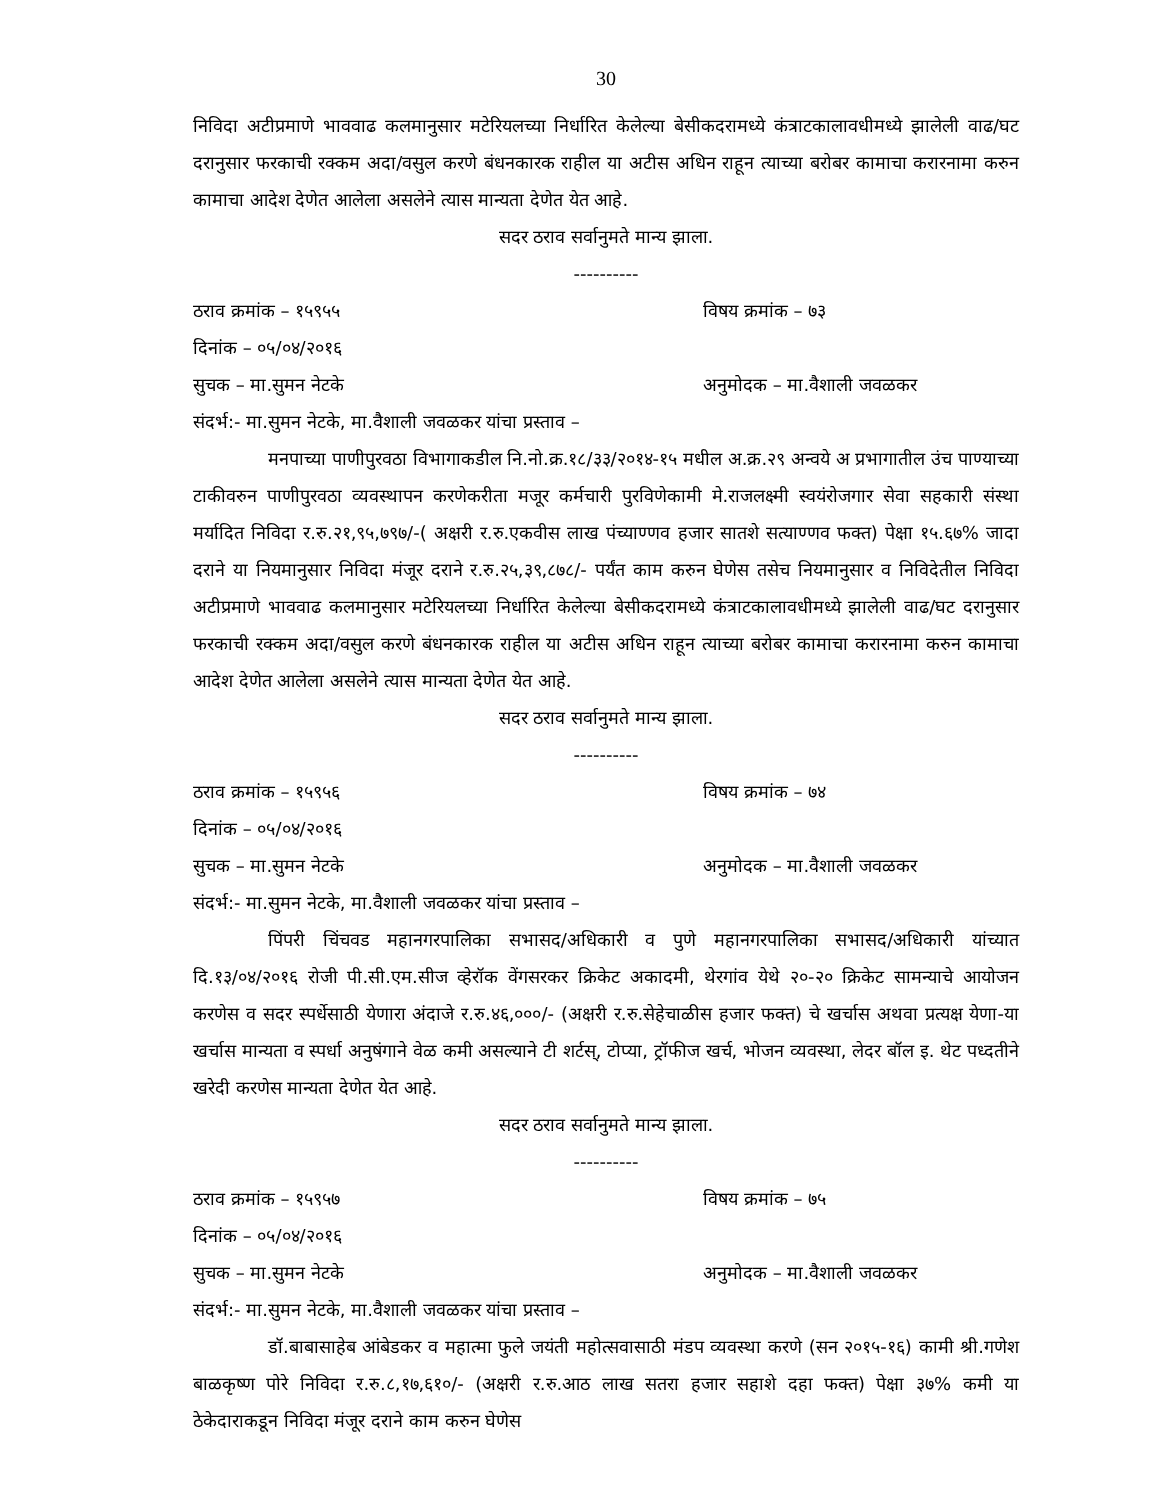30
निविदा अटीप्रमाणे भाववाढ कलमानुसार मटेरियलच्या निर्धारित केलेल्या बेसीकदरामध्ये कंत्राटकालावधीमध्ये झालेली वाढ/घट दरानुसार फरकाची रक्कम अदा/वसुल करणे बंधनकारक राहील या अटीस अधिन राहून त्याच्या बरोबर कामाचा करारनामा करुन कामाचा आदेश देणेत आलेला असलेने त्यास मान्यता देणेत येत आहे.
सदर ठराव सर्वानुमते मान्य झाला.
----------
ठराव क्रमांक – १५९५५ विषय क्रमांक – ७३
दिनांक – ०५/०४/२०१६
सुचक – मा.सुमन नेटके अनुमोदक – मा.वैशाली जवळकर
संदर्भ:- मा.सुमन नेटके, मा.वैशाली जवळकर यांचा प्रस्ताव –
मनपाच्या पाणीपुरवठा विभागाकडील नि.नो.क्र.१८/३३/२०१४-१५ मधील अ.क्र.२९ अन्वये अ प्रभागातील उंच पाण्याच्या टाकीवरुन पाणीपुरवठा व्यवस्थापन करणेकरीता मजूर कर्मचारी पुरविणेकामी मे.राजलक्ष्मी स्वयंरोजगार सेवा सहकारी संस्था मर्यादित निविदा र.रु.२१,९५,७९७/-( अक्षरी र.रु.एकवीस लाख पंच्याण्णव हजार सातशे सत्याण्णव फक्त) पेक्षा १५.६७% जादा दराने या नियमानुसार निविदा मंजूर दराने र.रु.२५,३९,८७८/- पर्यंत काम करुन घेणेस तसेच नियमानुसार व निविदेतील निविदा अटीप्रमाणे भाववाढ कलमानुसार मटेरियलच्या निर्धारित केलेल्या बेसीकदरामध्ये कंत्राटकालावधीमध्ये झालेली वाढ/घट दरानुसार फरकाची रक्कम अदा/वसुल करणे बंधनकारक राहील या अटीस अधिन राहून त्याच्या बरोबर कामाचा करारनामा करुन कामाचा आदेश देणेत आलेला असलेने त्यास मान्यता देणेत येत आहे.
सदर ठराव सर्वानुमते मान्य झाला.
----------
ठराव क्रमांक – १५९५६ विषय क्रमांक – ७४
दिनांक – ०५/०४/२०१६
सुचक – मा.सुमन नेटके अनुमोदक – मा.वैशाली जवळकर
संदर्भ:- मा.सुमन नेटके, मा.वैशाली जवळकर यांचा प्रस्ताव –
पिंपरी चिंचवड महानगरपालिका सभासद/अधिकारी व पुणे महानगरपालिका सभासद/अधिकारी यांच्यात दि.१३/०४/२०१६ रोजी पी.सी.एम.सीज व्हेरॉक वेंगसरकर क्रिकेट अकादमी, थेरगांव येथे २०-२० क्रिकेट सामन्याचे आयोजन करणेस व सदर स्पर्धेसाठी येणारा अंदाजे र.रु.४६,०००/- (अक्षरी र.रु.सेहेचाळीस हजार फक्त) चे खर्चास अथवा प्रत्यक्ष येणा-या खर्चास मान्यता व स्पर्धा अनुषंगाने वेळ कमी असल्याने टी शर्टस्, टोप्या, ट्रॉफीज खर्च, भोजन व्यवस्था, लेदर बॉल इ. थेट पध्दतीने खरेदी करणेस मान्यता देणेत येत आहे.
सदर ठराव सर्वानुमते मान्य झाला.
----------
ठराव क्रमांक – १५९५७ विषय क्रमांक – ७५
दिनांक – ०५/०४/२०१६
सुचक – मा.सुमन नेटके अनुमोदक – मा.वैशाली जवळकर
संदर्भ:- मा.सुमन नेटके, मा.वैशाली जवळकर यांचा प्रस्ताव –
डॉ.बाबासाहेब आंबेडकर व महात्मा फुले जयंती महोत्सवासाठी मंडप व्यवस्था करणे (सन २०१५-१६) कामी श्री.गणेश बाळकृष्ण पोरे निविदा र.रु.८,१७,६१०/- (अक्षरी र.रु.आठ लाख सतरा हजार सहाशे दहा फक्त) पेक्षा ३७% कमी या ठेकेदाराकडून निविदा मंजूर दराने काम करुन घेणेस